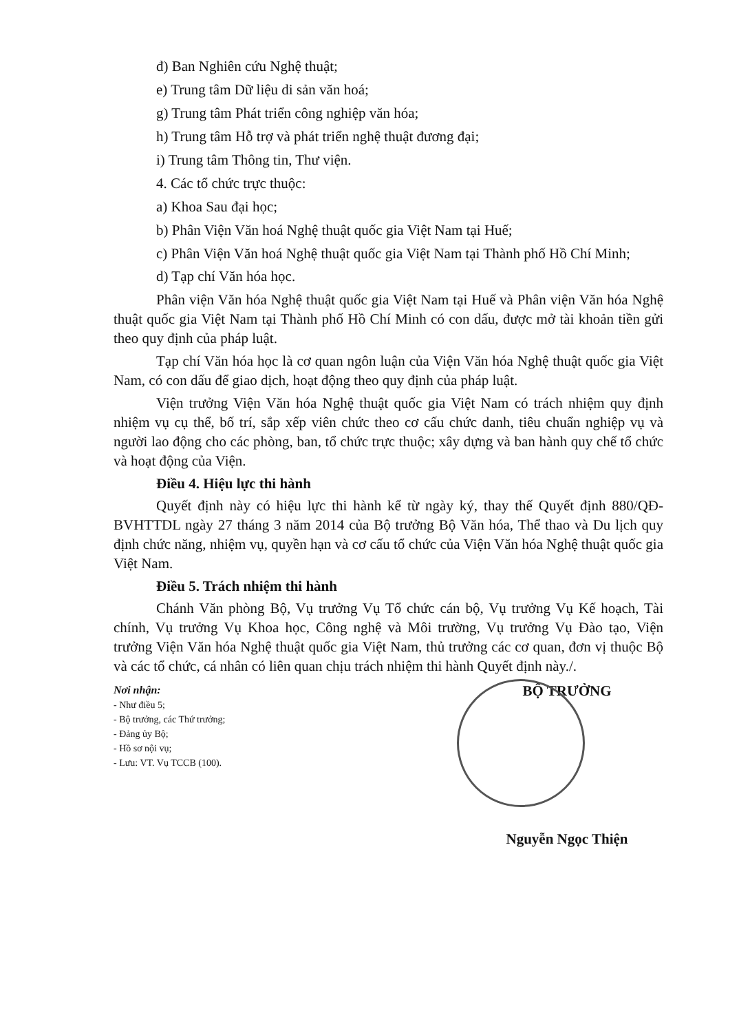đ) Ban Nghiên cứu Nghệ thuật;
e) Trung tâm Dữ liệu di sản văn hoá;
g) Trung tâm Phát triển công nghiệp văn hóa;
h) Trung tâm Hỗ trợ và phát triển nghệ thuật đương đại;
i) Trung tâm Thông tin, Thư viện.
4. Các tổ chức trực thuộc:
a) Khoa Sau đại học;
b) Phân Viện Văn hoá Nghệ thuật quốc gia Việt Nam tại Huế;
c) Phân Viện Văn hoá Nghệ thuật quốc gia Việt Nam tại Thành phố Hồ Chí Minh;
d) Tạp chí Văn hóa học.
Phân viện Văn hóa Nghệ thuật quốc gia Việt Nam tại Huế và Phân viện Văn hóa Nghệ thuật quốc gia Việt Nam tại Thành phố Hồ Chí Minh có con dấu, được mở tài khoản tiền gửi theo quy định của pháp luật.
Tạp chí Văn hóa học là cơ quan ngôn luận của Viện Văn hóa Nghệ thuật quốc gia Việt Nam, có con dấu để giao dịch, hoạt động theo quy định của pháp luật.
Viện trưởng Viện Văn hóa Nghệ thuật quốc gia Việt Nam có trách nhiệm quy định nhiệm vụ cụ thể, bố trí, sắp xếp viên chức theo cơ cấu chức danh, tiêu chuẩn nghiệp vụ và người lao động cho các phòng, ban, tổ chức trực thuộc; xây dựng và ban hành quy chế tổ chức và hoạt động của Viện.
Điều 4. Hiệu lực thi hành
Quyết định này có hiệu lực thi hành kể từ ngày ký, thay thế Quyết định 880/QĐ-BVHTTDL ngày 27 tháng 3 năm 2014 của Bộ trưởng Bộ Văn hóa, Thể thao và Du lịch quy định chức năng, nhiệm vụ, quyền hạn và cơ cấu tổ chức của Viện Văn hóa Nghệ thuật quốc gia Việt Nam.
Điều 5. Trách nhiệm thi hành
Chánh Văn phòng Bộ, Vụ trưởng Vụ Tổ chức cán bộ, Vụ trưởng Vụ Kế hoạch, Tài chính, Vụ trưởng Vụ Khoa học, Công nghệ và Môi trường, Vụ trưởng Vụ Đào tạo, Viện trưởng Viện Văn hóa Nghệ thuật quốc gia Việt Nam, thủ trưởng các cơ quan, đơn vị thuộc Bộ và các tổ chức, cá nhân có liên quan chịu trách nhiệm thi hành Quyết định này./.
Nơi nhận:
- Như điều 5;
- Bộ trưởng, các Thứ trưởng;
- Đảng ủy Bộ;
- Hồ sơ nội vụ;
- Lưu: VT. Vụ TCCB (100).
BỘ TRƯỞNG
Nguyễn Ngọc Thiện